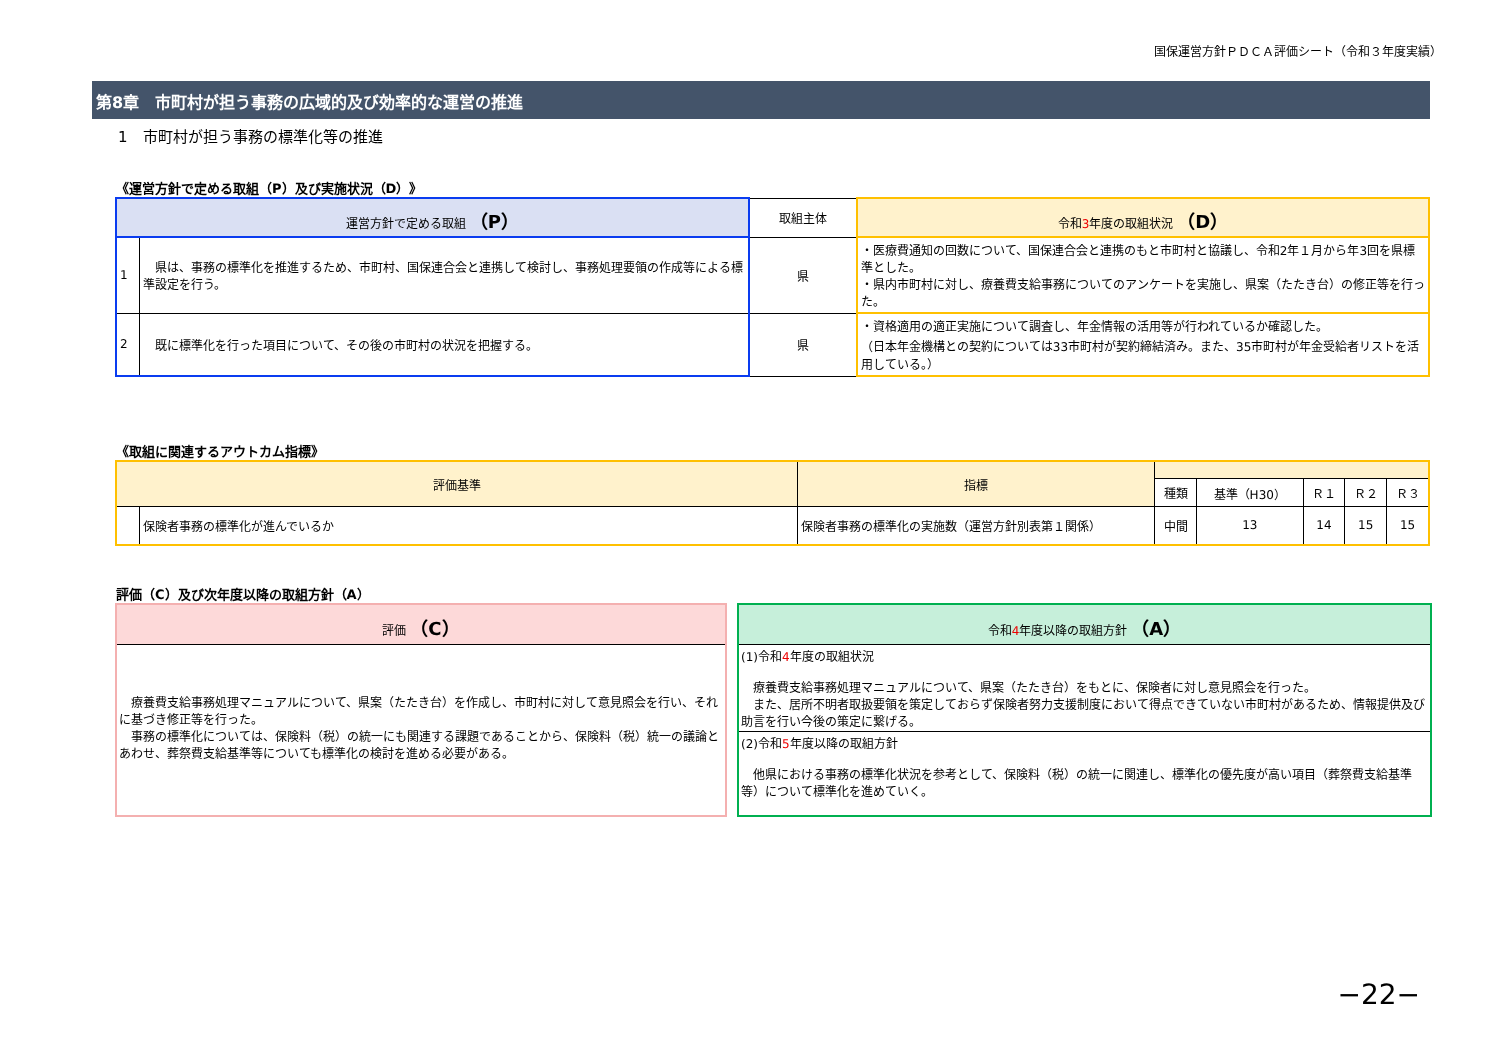国保運営方針ＰＤＣＡ評価シート（令和３年度実績）
第8章　市町村が担う事務の広域的及び効率的な運営の推進
1　市町村が担う事務の標準化等の推進
《運営方針で定める取組（P）及び実施状況（D）》
| 運営方針で定める取組 （P） | | 取組主体 | 令和 3 年度の取組状況 （D） |
| --- | --- | --- | --- |
| 1 | 県は、事務の標準化を推進するため、市町村、国保連合会と連携して検討し、事務処理要領の作成等による標準設定を行う。 | 県 | ・医療費通知の回数について、国保連合会と連携のもと市町村と協議し、令和2年１月から年3回を県標準とした。 ・県内市町村に対し、療養費支給事務についてのアンケートを実施し、県案（たたき台）の修正等を行った。 |
| 2 | 既に標準化を行った項目について、その後の市町村の状況を把握する。 | 県 | ・資格適用の適正実施について調査し、年金情報の活用等が行われているか確認した。 （日本年金機構との契約については33市町村が契約締結済み。また、35市町村が年金受給者リストを活用している。） |
《取組に関連するアウトカム指標》
| 評価基準 | | 指標 | | | | | |
| --- | --- | --- | --- | --- | --- | --- | --- |
| | | | 種類 | 基準（H30） | Ｒ１ | Ｒ２ | Ｒ３ |
| | 保険者事務の標準化が進んでいるか | 保険者事務の標準化の実施数（運営方針別表第１関係） | 中間 | 13 | 14 | 15 | 15 |
評価（C）及び次年度以降の取組方針（A）
評価 （C）
　療養費支給事務処理マニュアルについて、県案（たたき台）を作成し、市町村に対して意見照会を行い、それに基づき修正等を行った。
　事務の標準化については、保険料（税）の統一にも関連する課題であることから、保険料（税）統一の議論とあわせ、葬祭費支給基準等についても標準化の検討を進める必要がある。
令和4年度以降の取組方針 （A）
(1)令和4年度の取組状況
　療養費支給事務処理マニュアルについて、県案（たたき台）をもとに、保険者に対し意見照会を行った。
　また、居所不明者取扱要領を策定しておらず保険者努力支援制度において得点できていない市町村があるため、情報提供及び助言を行い今後の策定に繋げる。
(2)令和5年度以降の取組方針
　他県における事務の標準化状況を参考として、保険料（税）の統一に関連し、標準化の優先度が高い項目（葬祭費支給基準等）について標準化を進めていく。
−22−